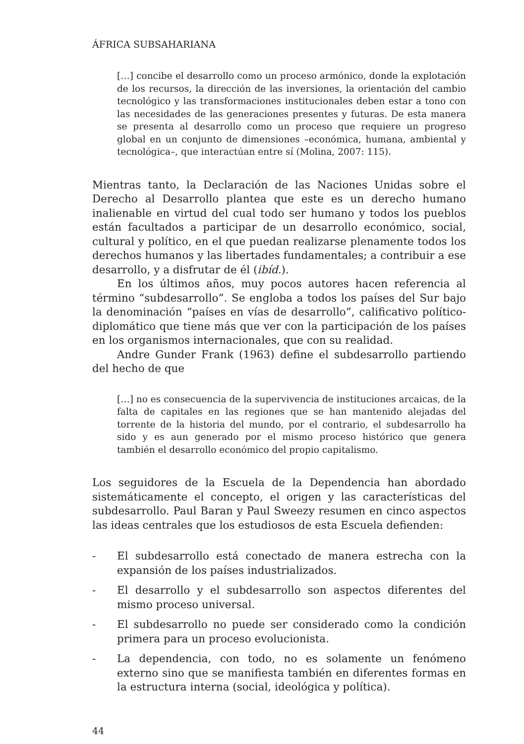ÁFRICA SUBSAHARIANA
[…] concibe el desarrollo como un proceso armónico, donde la explotación de los recursos, la dirección de las inversiones, la orientación del cambio tecnológico y las transformaciones institucionales deben estar a tono con las necesidades de las generaciones presentes y futuras. De esta manera se presenta al desarrollo como un proceso que requiere un progreso global en un conjunto de dimensiones –económica, humana, ambiental y tecnológica–, que interactúan entre sí (Molina, 2007: 115).
Mientras tanto, la Declaración de las Naciones Unidas sobre el Derecho al Desarrollo plantea que este es un derecho humano inalienable en virtud del cual todo ser humano y todos los pueblos están facultados a participar de un desarrollo económico, social, cultural y político, en el que puedan realizarse plenamente todos los derechos humanos y las libertades fundamentales; a contribuir a ese desarrollo, y a disfrutar de él (ibíd.).
En los últimos años, muy pocos autores hacen referencia al término “subdesarrollo”. Se engloba a todos los países del Sur bajo la denominación “países en vías de desarrollo”, calificativo político-diplomático que tiene más que ver con la participación de los países en los organismos internacionales, que con su realidad.
Andre Gunder Frank (1963) define el subdesarrollo partiendo del hecho de que
[…] no es consecuencia de la supervivencia de instituciones arcaicas, de la falta de capitales en las regiones que se han mantenido alejadas del torrente de la historia del mundo, por el contrario, el subdesarrollo ha sido y es aun generado por el mismo proceso histórico que genera también el desarrollo económico del propio capitalismo.
Los seguidores de la Escuela de la Dependencia han abordado sistemáticamente el concepto, el origen y las características del subdesarrollo. Paul Baran y Paul Sweezy resumen en cinco aspectos las ideas centrales que los estudiosos de esta Escuela defienden:
- El subdesarrollo está conectado de manera estrecha con la expansión de los países industrializados.
- El desarrollo y el subdesarrollo son aspectos diferentes del mismo proceso universal.
- El subdesarrollo no puede ser considerado como la condición primera para un proceso evolucionista.
- La dependencia, con todo, no es solamente un fenómeno externo sino que se manifiesta también en diferentes formas en la estructura interna (social, ideológica y política).
44